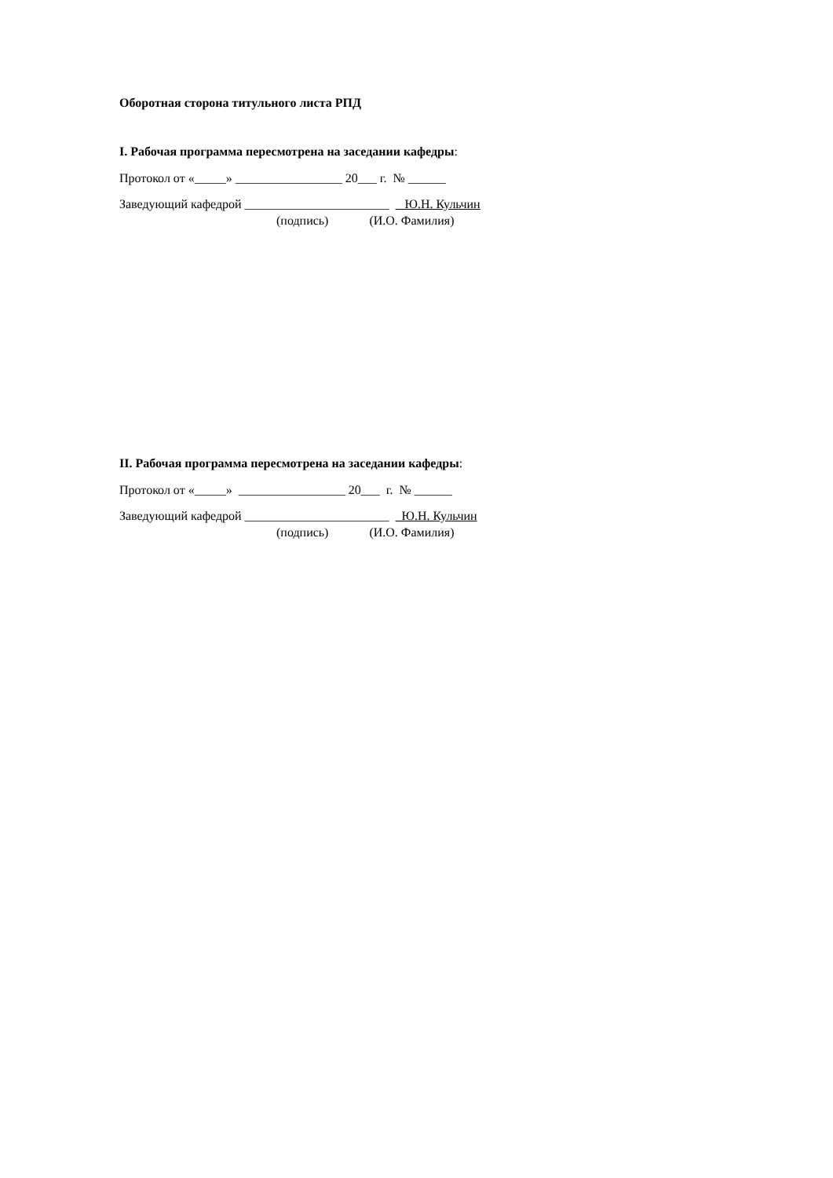Оборотная сторона титульного листа РПД
I. Рабочая программа пересмотрена на заседании кафедры:
Протокол от «_____» _________________ 20___ г. № ______
Заведующий кафедрой _______________________ Ю.Н. Кульчин
(подпись) (И.О. Фамилия)
II. Рабочая программа пересмотрена на заседании кафедры:
Протокол от «_____» _________________ 20___ г. № ______
Заведующий кафедрой _______________________ Ю.Н. Кульчин
(подпись) (И.О. Фамилия)